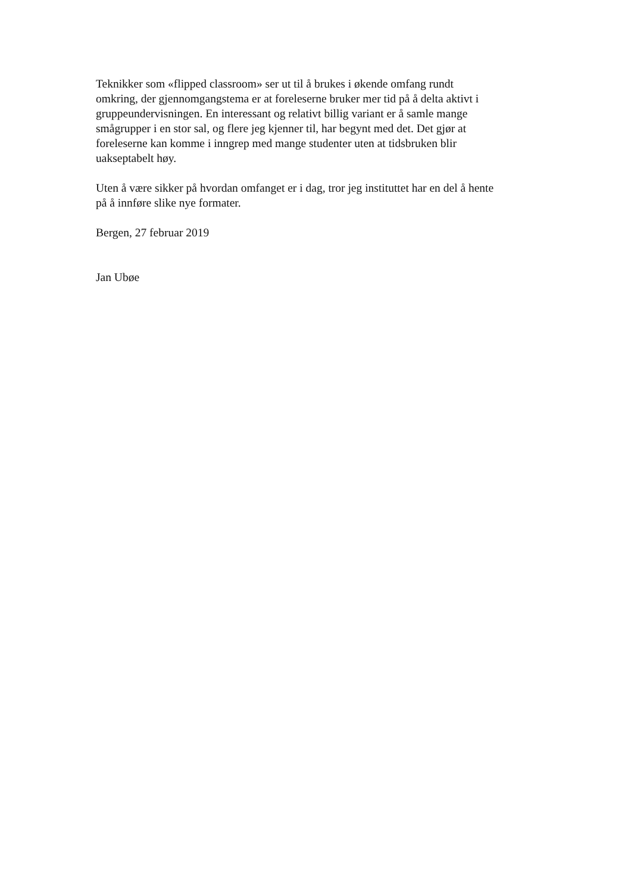Teknikker som «flipped classroom» ser ut til å brukes i økende omfang rundt
omkring, der gjennomgangstema er at foreleserne bruker mer tid på å delta aktivt i
gruppeundervisningen. En interessant og relativt billig variant er å samle mange
smågrupper i en stor sal, og flere jeg kjenner til, har begynt med det. Det gjør at
foreleserne kan komme i inngrep med mange studenter uten at tidsbruken blir
uakseptabelt høy.
Uten å være sikker på hvordan omfanget er i dag, tror jeg instituttet har en del å hente
på å innføre slike nye formater.
Bergen, 27 februar 2019
Jan Ubøe